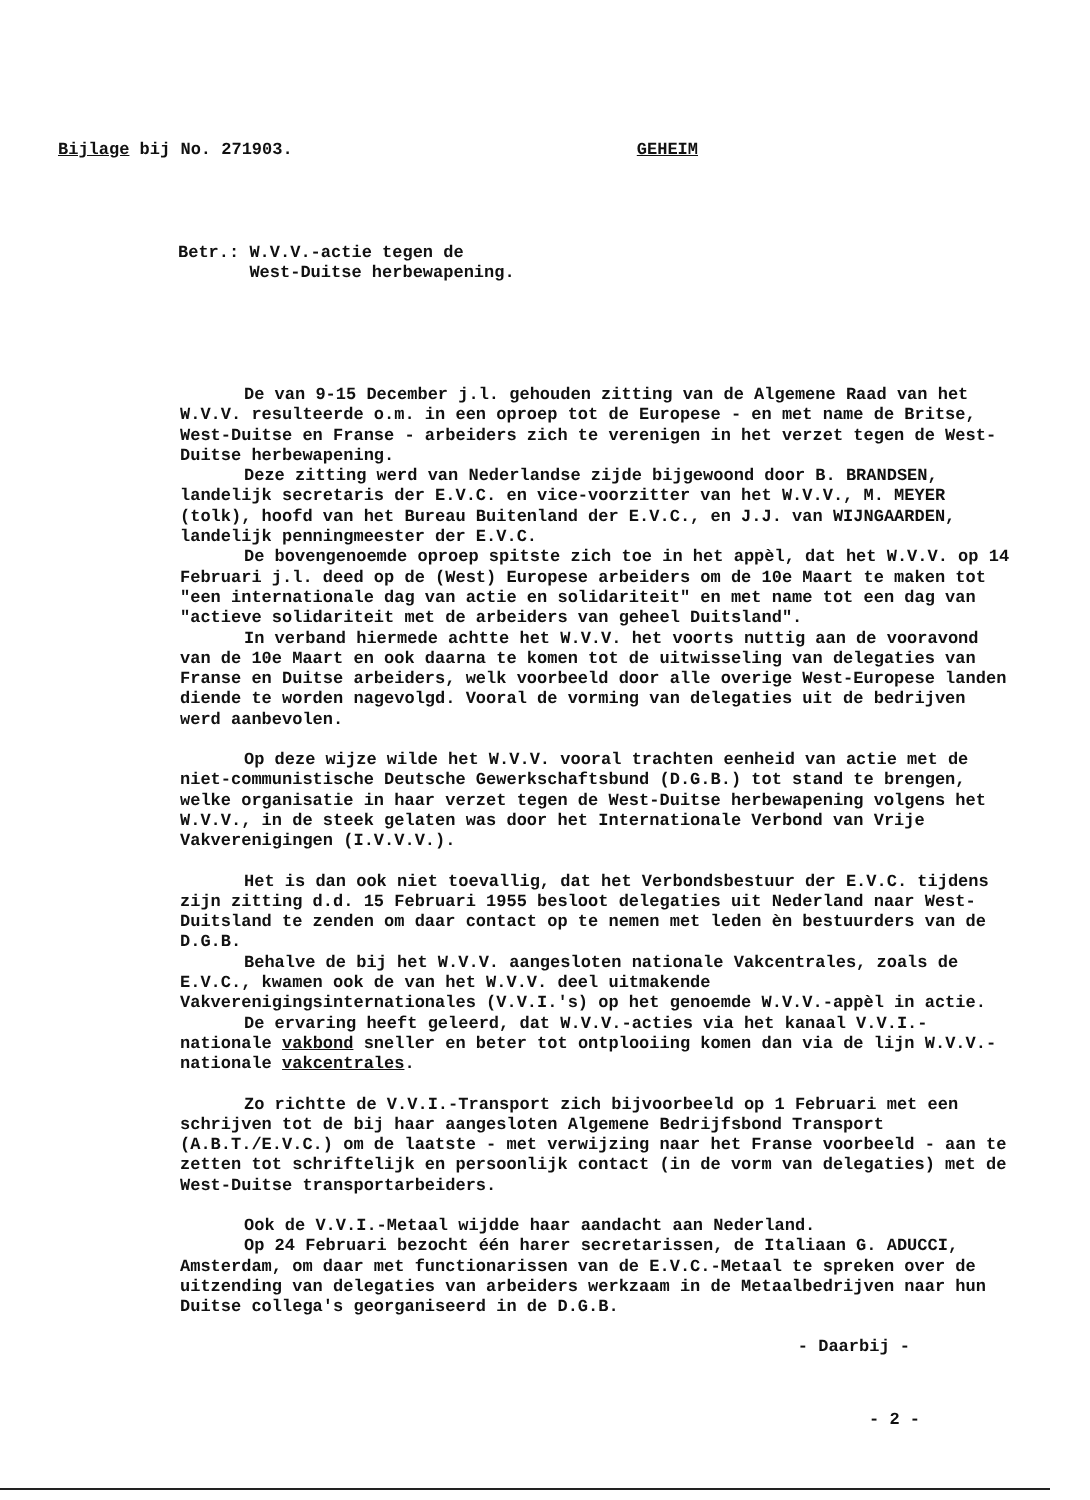Bijlage bij No. 271903. GEHEIM
Betr.: W.V.V.-actie tegen de
West-Duitse herbewapening.
De van 9-15 December j.l. gehouden zitting van de Algemene Raad van het W.V.V. resulteerde o.m. in een oproep tot de Europese - en met name de Britse, West-Duitse en Franse - arbeiders zich te verenigen in het verzet tegen de West-Duitse herbewapening.
Deze zitting werd van Nederlandse zijde bijgewoond door B. BRANDSEN, landelijk secretaris der E.V.C. en vice-voorzitter van het W.V.V., M. MEYER (tolk), hoofd van het Bureau Buitenland der E.V.C., en J.J. van WIJNGAARDEN, landelijk penningmeester der E.V.C.
De bovengenoemde oproep spitste zich toe in het appèl, dat het W.V.V. op 14 Februari j.l. deed op de (West) Europese arbeiders om de 10e Maart te maken tot "een internationale dag van actie en solidariteit" en met name tot een dag van "actieve solidariteit met de arbeiders van geheel Duitsland".
In verband hiermede achtte het W.V.V. het voorts nuttig aan de vooravond van de 10e Maart en ook daarna te komen tot de uitwisseling van delegaties van Franse en Duitse arbeiders, welk voorbeeld door alle overige West-Europese landen diende te worden nagevolgd. Vooral de vorming van delegaties uit de bedrijven werd aanbevolen.
Op deze wijze wilde het W.V.V. vooral trachten eenheid van actie met de niet-communistische Deutsche Gewerkschaftsbund (D.G.B.) tot stand te brengen, welke organisatie in haar verzet tegen de West-Duitse herbewapening volgens het W.V.V., in de steek gelaten was door het Internationale Verbond van Vrije Vakverenigingen (I.V.V.V.).
Het is dan ook niet toevallig, dat het Verbondsbestuur der E.V.C. tijdens zijn zitting d.d. 15 Februari 1955 besloot delegaties uit Nederland naar West-Duitsland te zenden om daar contact op te nemen met leden èn bestuurders van de D.G.B.
Behalve de bij het W.V.V. aangesloten nationale Vakcentrales, zoals de E.V.C., kwamen ook de van het W.V.V. deel uitmakende Vakverenigingsinternationales (V.V.I.'s) op het genoemde W.V.V.-appèl in actie.
De ervaring heeft geleerd, dat W.V.V.-acties via het kanaal V.V.I.-nationale vakbond sneller en beter tot ontplooiing komen dan via de lijn W.V.V.-nationale vakcentrales.
Zo richtte de V.V.I.-Transport zich bijvoorbeeld op 1 Februari met een schrijven tot de bij haar aangesloten Algemene Bedrijfsbond Transport (A.B.T./E.V.C.) om de laatste - met verwijzing naar het Franse voorbeeld - aan te zetten tot schriftelijk en persoonlijk contact (in de vorm van delegaties) met de West-Duitse transportarbeiders.
Ook de V.V.I.-Metaal wijdde haar aandacht aan Nederland.
Op 24 Februari bezocht één harer secretarissen, de Italiaan G. ADUCCI, Amsterdam, om daar met functionarissen van de E.V.C.-Metaal te spreken over de uitzending van delegaties van arbeiders werkzaam in de Metaalbedrijven naar hun Duitse collega's georganiseerd in de D.G.B.
- Daarbij -
- 2 -